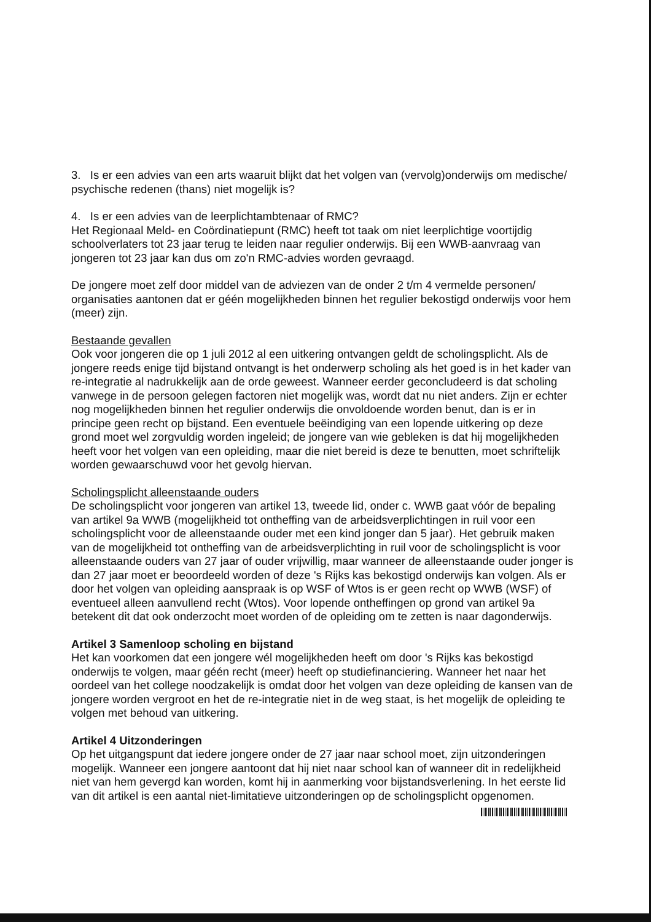3. Is er een advies van een arts waaruit blijkt dat het volgen van (vervolg)onderwijs om medische/ psychische redenen (thans) niet mogelijk is?
4. Is er een advies van de leerplichtambtenaar of RMC?
Het Regionaal Meld- en Coördinatiepunt (RMC) heeft tot taak om niet leerplichtige voortijdig schoolverlaters tot 23 jaar terug te leiden naar regulier onderwijs. Bij een WWB-aanvraag van jongeren tot 23 jaar kan dus om zo'n RMC-advies worden gevraagd.
De jongere moet zelf door middel van de adviezen van de onder 2 t/m 4 vermelde personen/ organisaties aantonen dat er géén mogelijkheden binnen het regulier bekostigd onderwijs voor hem (meer) zijn.
Bestaande gevallen
Ook voor jongeren die op 1 juli 2012 al een uitkering ontvangen geldt de scholingsplicht. Als de jongere reeds enige tijd bijstand ontvangt is het onderwerp scholing als het goed is in het kader van re-integratie al nadrukkelijk aan de orde geweest. Wanneer eerder geconcludeerd is dat scholing vanwege in de persoon gelegen factoren niet mogelijk was, wordt dat nu niet anders. Zijn er echter nog mogelijkheden binnen het regulier onderwijs die onvoldoende worden benut, dan is er in principe geen recht op bijstand. Een eventuele beëindiging van een lopende uitkering op deze grond moet wel zorgvuldig worden ingeleid; de jongere van wie gebleken is dat hij mogelijkheden heeft voor het volgen van een opleiding, maar die niet bereid is deze te benutten, moet schriftelijk worden gewaarschuwd voor het gevolg hiervan.
Scholingsplicht alleenstaande ouders
De scholingsplicht voor jongeren van artikel 13, tweede lid, onder c. WWB gaat vóór de bepaling van artikel 9a WWB (mogelijkheid tot ontheffing van de arbeidsverplichtingen in ruil voor een scholingsplicht voor de alleenstaande ouder met een kind jonger dan 5 jaar). Het gebruik maken van de mogelijkheid tot ontheffing van de arbeidsverplichting in ruil voor de scholingsplicht is voor alleenstaande ouders van 27 jaar of ouder vrijwillig, maar wanneer de alleenstaande ouder jonger is dan 27 jaar moet er beoordeeld worden of deze 's Rijks kas bekostigd onderwijs kan volgen. Als er door het volgen van opleiding aanspraak is op WSF of Wtos is er geen recht op WWB (WSF) of eventueel alleen aanvullend recht (Wtos). Voor lopende ontheffingen op grond van artikel 9a betekent dit dat ook onderzocht moet worden of de opleiding om te zetten is naar dagonderwijs.
Artikel 3 Samenloop scholing en bijstand
Het kan voorkomen dat een jongere wél mogelijkheden heeft om door 's Rijks kas bekostigd onderwijs te volgen, maar géén recht (meer) heeft op studiefinanciering. Wanneer het naar het oordeel van het college noodzakelijk is omdat door het volgen van deze opleiding de kansen van de jongere worden vergroot en het de re-integratie niet in de weg staat, is het mogelijk de opleiding te volgen met behoud van uitkering.
Artikel 4 Uitzonderingen
Op het uitgangspunt dat iedere jongere onder de 27 jaar naar school moet, zijn uitzonderingen mogelijk. Wanneer een jongere aantoont dat hij niet naar school kan of wanneer dit in redelijkheid niet van hem gevergd kan worden, komt hij in aanmerking voor bijstandsverlening. In het eerste lid van dit artikel is een aantal niet-limitatieve uitzonderingen op de scholingsplicht opgenomen.